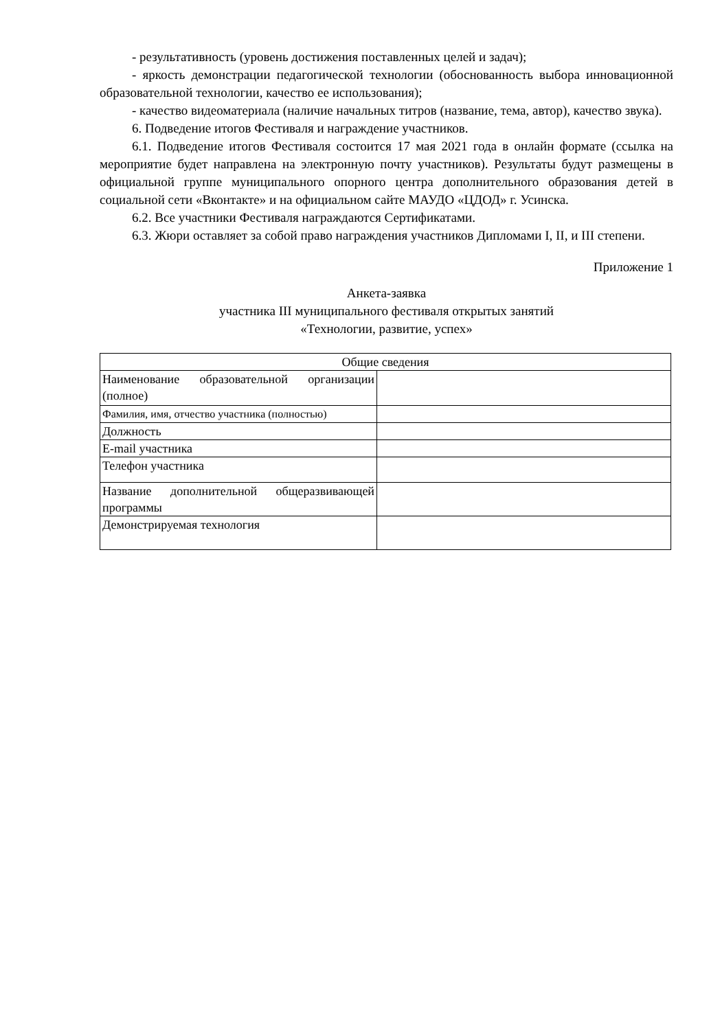- результативность (уровень достижения поставленных целей и задач);
- яркость демонстрации педагогической технологии (обоснованность выбора инновационной образовательной технологии, качество ее использования);
- качество видеоматериала (наличие начальных титров (название, тема, автор), качество звука).
6. Подведение итогов Фестиваля и награждение участников.
6.1. Подведение итогов Фестиваля состоится 17 мая 2021 года в онлайн формате (ссылка на мероприятие будет направлена на электронную почту участников). Результаты будут размещены в официальной группе муниципального опорного центра дополнительного образования детей в социальной сети «Вконтакте» и на официальном сайте МАУДО «ЦДОД» г. Усинска.
6.2. Все участники Фестиваля награждаются Сертификатами.
6.3. Жюри оставляет за собой право награждения участников Дипломами I, II, и III степени.
Приложение 1
Анкета-заявка
участника III муниципального фестиваля открытых занятий
«Технологии, развитие, успех»
| Общие сведения | |
| Наименование образовательной организации (полное) | |
| Фамилия, имя, отчество участника (полностью) | |
| Должность | |
| E-mail участника | |
| Телефон участника | |
| Название дополнительной общеразвивающей программы | |
| Демонстрируемая технология | |